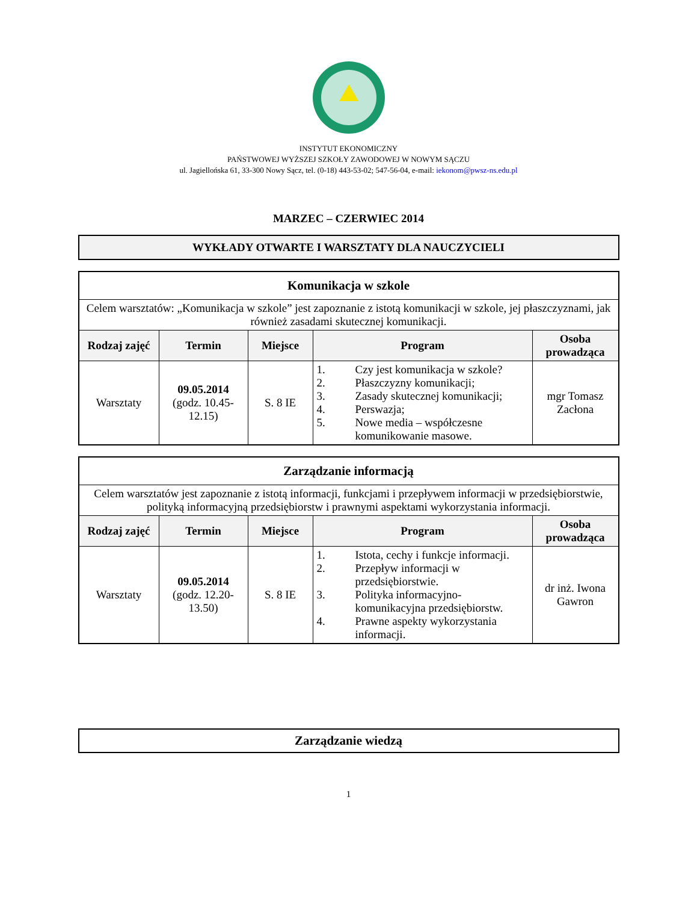INSTYTUT EKONOMICZNY
PAŃSTWOWEJ WYŻSZEJ SZKOŁY ZAWODOWEJ W NOWYM SĄCZU
ul. Jagiellońska 61, 33-300 Nowy Sącz, tel. (0-18) 443-53-02; 547-56-04, e-mail: iekonom@pwsz-ns.edu.pl
MARZEC – CZERWIEC 2014
WYKŁADY OTWARTE I WARSZTATY DLA NAUCZYCIELI
| Komunikacja w szkole | | | | |
| Celem warsztatów: „Komunikacja w szkole” jest zapoznanie z istotą komunikacji w szkole, jej płaszczyznami, jak również zasadami skutecznej komunikacji. | | | | |
| Rodzaj zajęć | Termin | Miejsce | Program | Osoba prowadząca |
| Warsztaty | 09.05.2014 (godz. 10.45-12.15) | S. 8 IE | 1. Czy jest komunikacja w szkole? 2. Płaszczyzny komunikacji; 3. Zasady skutecznej komunikacji; 4. Perswazja; 5. Nowe media – współczesne komunikowanie masowe. | mgr Tomasz Zacłona |
| Zarządzanie informacją | | | | |
| Celem warsztatów jest zapoznanie z istotą informacji, funkcjami i przepływem informacji w przedsiębiorstwie, polityką informacyjną przedsiębiorstw i prawnymi aspektami wykorzystania informacji. | | | | |
| Rodzaj zajęć | Termin | Miejsce | Program | Osoba prowadząca |
| Warsztaty | 09.05.2014 (godz. 12.20-13.50) | S. 8 IE | 1. Istota, cechy i funkcje informacji. 2. Przepływ informacji w przedsiębiorstwie. 3. Polityka informacyjno-komunikacyjna przedsiębiorstw. 4. Prawne aspekty wykorzystania informacji. | dr inż. Iwona Gawron |
| Zarządzanie wiedzą |
1